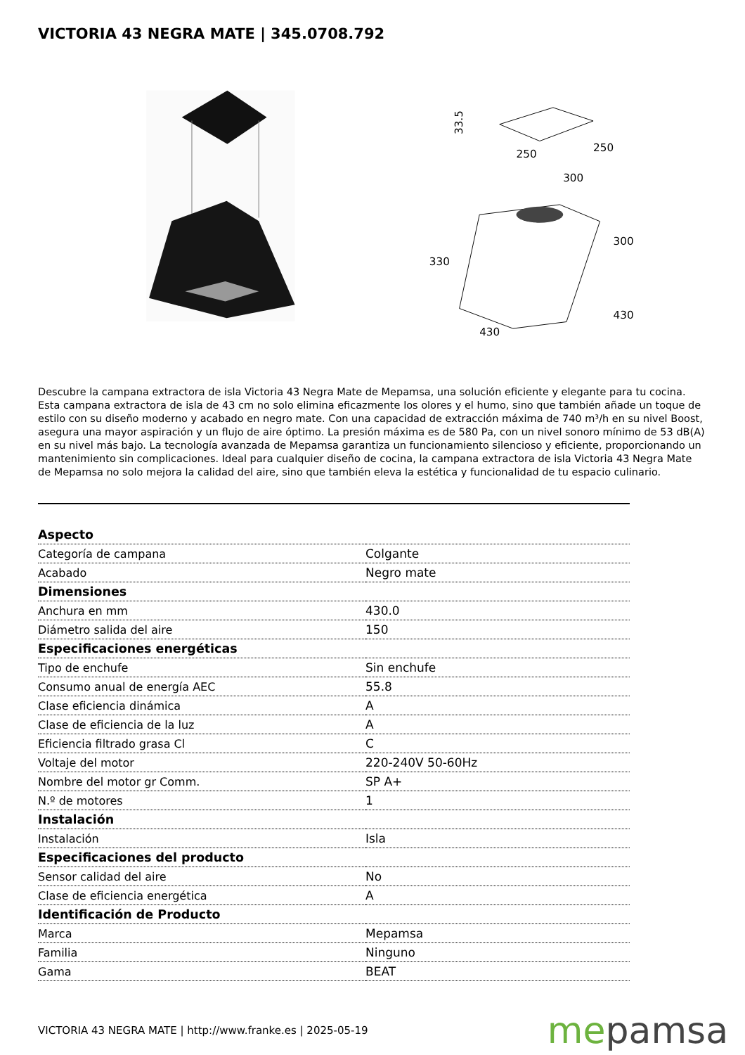VICTORIA 43 NEGRA MATE | 345.0708.792
33.5
250
250
300
300
330
430
430
Descubre la campana extractora de isla Victoria 43 Negra Mate de Mepamsa, una solución eficiente y elegante para tu cocina. Esta campana extractora de isla de 43 cm no solo elimina eficazmente los olores y el humo, sino que también añade un toque de estilo con su diseño moderno y acabado en negro mate. Con una capacidad de extracción máxima de 740 m³/h en su nivel Boost, asegura una mayor aspiración y un flujo de aire óptimo. La presión máxima es de 580 Pa, con un nivel sonoro mínimo de 53 dB(A) en su nivel más bajo. La tecnología avanzada de Mepamsa garantiza un funcionamiento silencioso y eficiente, proporcionando un mantenimiento sin complicaciones. Ideal para cualquier diseño de cocina, la campana extractora de isla Victoria 43 Negra Mate de Mepamsa no solo mejora la calidad del aire, sino que también eleva la estética y funcionalidad de tu espacio culinario.
| Aspecto | |
| --- | --- |
| Categoría de campana | Colgante |
| Acabado | Negro mate |
| Dimensiones | |
| Anchura en mm | 430.0 |
| Diámetro salida del aire | 150 |
| Especificaciones energéticas | |
| Tipo de enchufe | Sin enchufe |
| Consumo anual de energía AEC | 55.8 |
| Clase eficiencia dinámica | A |
| Clase de eficiencia de la luz | A |
| Eficiencia filtrado grasa Cl | C |
| Voltaje del motor | 220-240V 50-60Hz |
| Nombre del motor gr Comm. | SP A+ |
| N.º de motores | 1 |
| Instalación | |
| Instalación | Isla |
| Especificaciones del producto | |
| Sensor calidad del aire | No |
| Clase de eficiencia energética | A |
| Identificación de Producto | |
| Marca | Mepamsa |
| Familia | Ninguno |
| Gama | BEAT |
VICTORIA 43 NEGRA MATE | http://www.franke.es | 2025-05-19
mepamsa